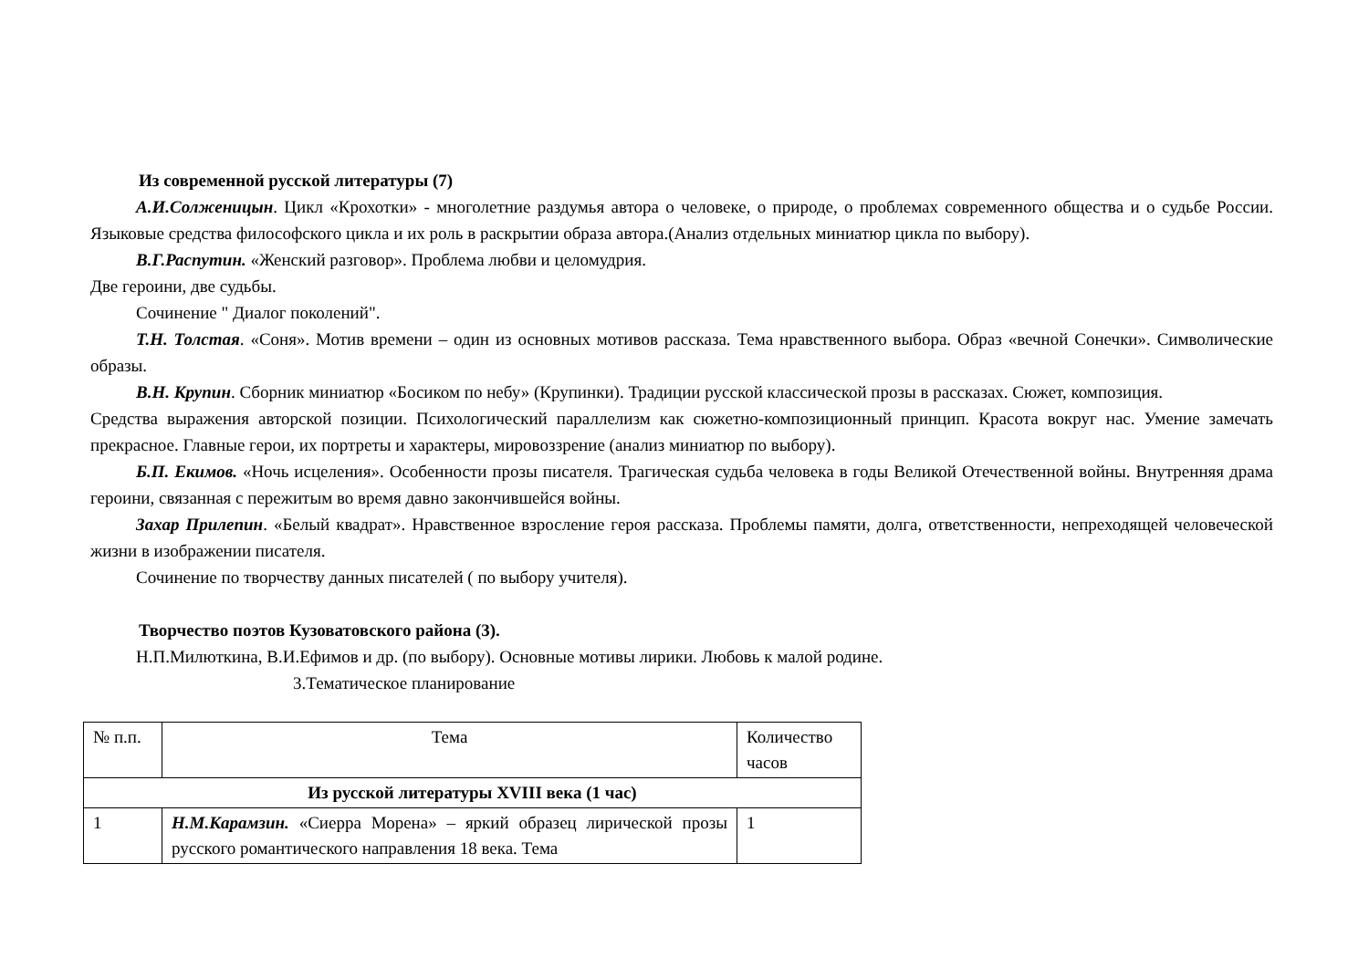Из современной русской литературы (7)
А.И.Солженицын. Цикл «Крохотки» - многолетние раздумья автора о человеке, о природе, о проблемах современного общества и о судьбе России. Языковые средства философского цикла и их роль в раскрытии образа автора.(Анализ отдельных миниатюр цикла по выбору).
В.Г.Распутин. «Женский разговор». Проблема любви и целомудрия.
Две героини, две судьбы.
Сочинение " Диалог поколений".
Т.Н. Толстая. «Соня». Мотив времени – один из основных мотивов рассказа. Тема нравственного выбора. Образ «вечной Сонечки». Символические образы.
В.Н. Крупин. Сборник миниатюр «Босиком по небу» (Крупинки). Традиции русской классической прозы в рассказах. Сюжет, композиция.
Средства выражения авторской позиции. Психологический параллелизм как сюжетно-композиционный принцип. Красота вокруг нас. Умение замечать прекрасное. Главные герои, их портреты и характеры, мировоззрение (анализ миниатюр по выбору).
Б.П. Екимов. «Ночь исцеления». Особенности прозы писателя. Трагическая судьба человека в годы Великой Отечественной войны. Внутренняя драма героини, связанная с пережитым во время давно закончившейся войны.
Захар Прилепин. «Белый квадрат». Нравственное взросление героя рассказа. Проблемы памяти, долга, ответственности, непреходящей человеческой жизни в изображении писателя.
Сочинение по творчеству данных писателей ( по выбору учителя).
Творчество поэтов Кузоватовского района (3).
Н.П.Милюткина, В.И.Ефимов и др. (по выбору). Основные мотивы лирики. Любовь к малой родине.
3.Тематическое планирование
| № п.п. | Тема | Количество часов |
| --- | --- | --- |
| Из русской литературы XVIII века (1 час) | | |
| 1 | Н.М.Карамзин. «Сиерра Морена» – яркий образец лирической прозы русского романтического направления 18 века. Тема | 1 |